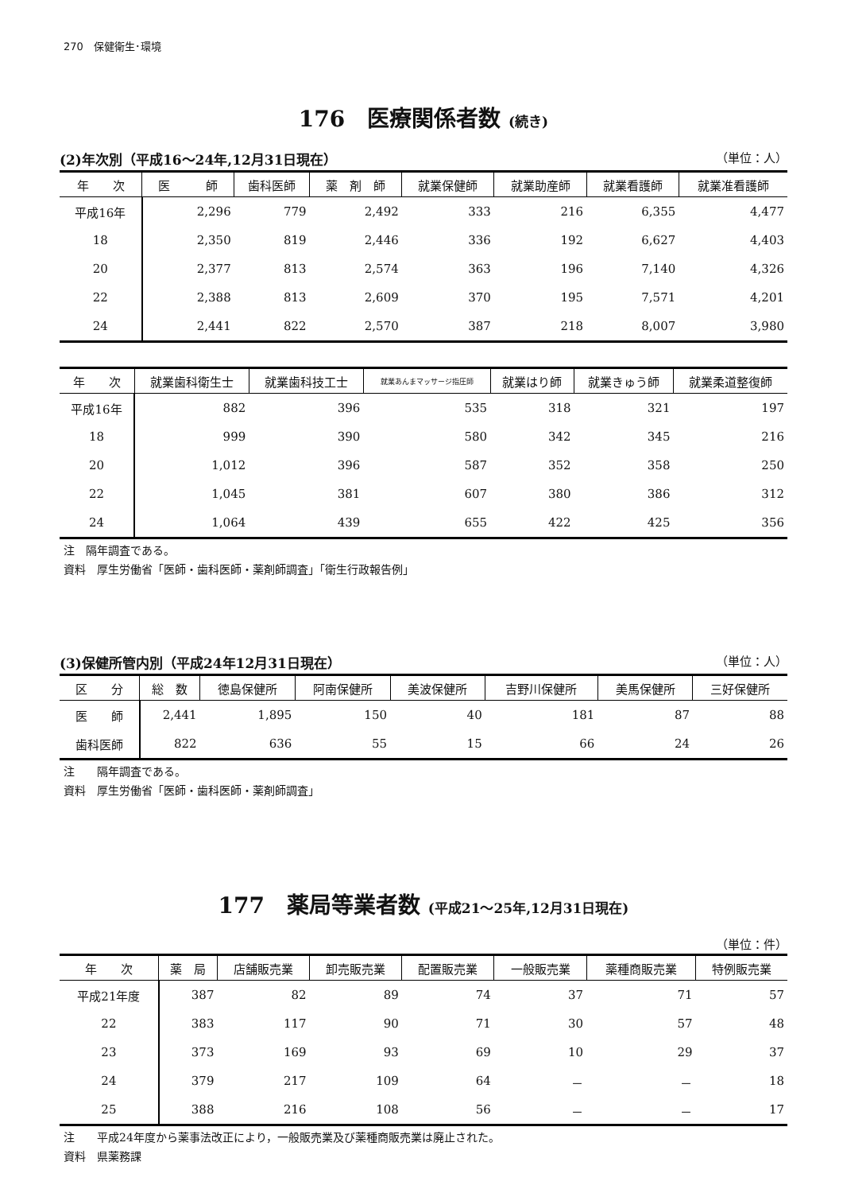270　保健衛生･環境
176　医療関係者数 (続き)
(2)年次別（平成16～24年,12月31日現在） （単位：人）
| 年 次 | 医 師 | 歯科医師 | 薬 剤 師 | 就業保健師 | 就業助産師 | 就業看護師 | 就業准看護師 |
| --- | --- | --- | --- | --- | --- | --- | --- |
| 平成16年 | 2,296 | 779 | 2,492 | 333 | 216 | 6,355 | 4,477 |
| 18 | 2,350 | 819 | 2,446 | 336 | 192 | 6,627 | 4,403 |
| 20 | 2,377 | 813 | 2,574 | 363 | 196 | 7,140 | 4,326 |
| 22 | 2,388 | 813 | 2,609 | 370 | 195 | 7,571 | 4,201 |
| 24 | 2,441 | 822 | 2,570 | 387 | 218 | 8,007 | 3,980 |
| 年 次 | 就業歯科衛生士 | 就業歯科技工士 | 就業あんまマッサージ指圧師 | 就業はり師 | 就業きゅう師 | 就業柔道整復師 |
| --- | --- | --- | --- | --- | --- | --- |
| 平成16年 | 882 | 396 | 535 | 318 | 321 | 197 |
| 18 | 999 | 390 | 580 | 342 | 345 | 216 |
| 20 | 1,012 | 396 | 587 | 352 | 358 | 250 |
| 22 | 1,045 | 381 | 607 | 380 | 386 | 312 |
| 24 | 1,064 | 439 | 655 | 422 | 425 | 356 |
注　隔年調査である。
資料　厚生労働省「医師・歯科医師・薬剤師調査」「衛生行政報告例」
(3)保健所管内別（平成24年12月31日現在） （単位：人）
| 区 分 | 総 数 | 徳島保健所 | 阿南保健所 | 美波保健所 | 吉野川保健所 | 美馬保健所 | 三好保健所 |
| --- | --- | --- | --- | --- | --- | --- | --- |
| 医 師 | 2,441 | 1,895 | 150 | 40 | 181 | 87 | 88 |
| 歯科医師 | 822 | 636 | 55 | 15 | 66 | 24 | 26 |
注　　隔年調査である。
資料　厚生労働省「医師・歯科医師・薬剤師調査」
177　薬局等業者数 (平成21～25年,12月31日現在)
（単位：件）
| 年 次 | 薬 局 | 店舗販売業 | 卸売販売業 | 配置販売業 | 一般販売業 | 薬種商販売業 | 特例販売業 |
| --- | --- | --- | --- | --- | --- | --- | --- |
| 平成21年度 | 387 | 82 | 89 | 74 | 37 | 71 | 57 |
| 22 | 383 | 117 | 90 | 71 | 30 | 57 | 48 |
| 23 | 373 | 169 | 93 | 69 | 10 | 29 | 37 |
| 24 | 379 | 217 | 109 | 64 | － | － | 18 |
| 25 | 388 | 216 | 108 | 56 | － | － | 17 |
注　　平成24年度から薬事法改正により，一般販売業及び薬種商販売業は廃止された。
資料　県薬務課